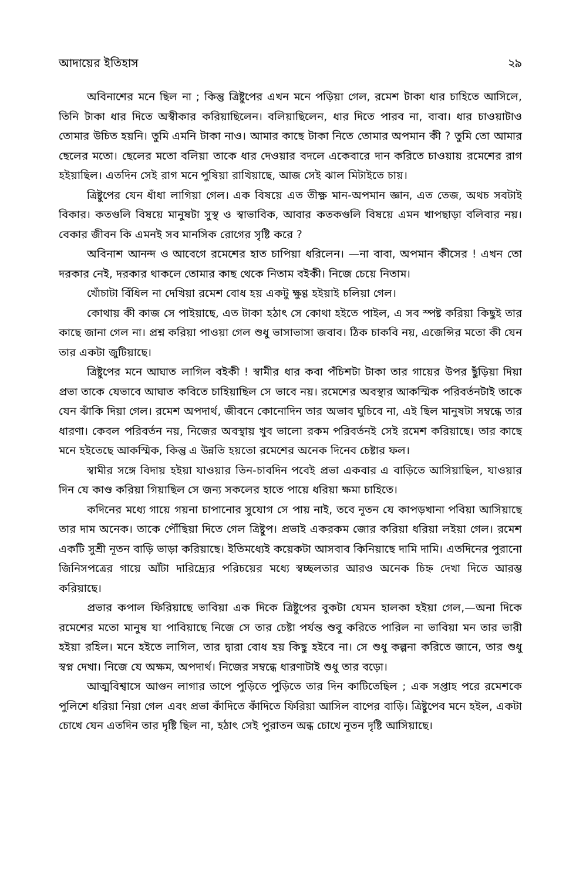আদায়ের ইতিহাস ২৯
অবিনাশের মনে ছিল না ; কিন্তু ত্রিষ্টুপের এখন মনে পড়িয়া গেল, রমেশ টাকা ধার চাহিতে আসিলে, তিনি টাকা ধার দিতে অস্বীকার করিয়াছিলেন। বলিয়াছিলেন, ধার দিতে পারব না, বাবা। ধার চাওয়াটাও তোমার উচিত হয়নি। তুমি এমনি টাকা নাও। আমার কাছে টাকা নিতে তোমার অপমান কী ? তুমি তো আমার ছেলের মতো। ছেলের মতো বলিয়া তাকে ধার দেওয়ার বদলে একেবারে দান করিতে চাওয়ায় রমেশের রাগ হইয়াছিল। এতদিন সেই রাগ মনে পুষিয়া রাখিয়াছে, আজ সেই ঝাল মিটাইতে চায়।
ত্রিষ্টুপের যেন ধাঁধা লাগিয়া গেল। এক বিষয়ে এত তীক্ষ্ণ মান-অপমান জ্ঞান, এত তেজ, অথচ সবটাই বিকার। কতগুলি বিষয়ে মানুষটা সুস্থ ও স্বাভাবিক, আবার কতকগুলি বিষয়ে এমন খাপছাড়া বলিবার নয়। বেকার জীবন কি এমনই সব মানসিক রোগের সৃষ্টি করে ?
অবিনাশ আনন্দ ও আবেগে রমেশের হাত চাপিয়া ধরিলেন। —না বাবা, অপমান কীসের ! এখন তো দরকার নেই, দরকার থাকলে তোমার কাছ থেকে নিতাম বইকী। নিজে চেয়ে নিতাম।
খোঁচাটা বিঁধিল না দেখিয়া রমেশ বোধ হয় একটু ক্ষুণ্ণ হইয়াই চলিয়া গেল।
কোথায় কী কাজ সে পাইয়াছে, এত টাকা হঠাৎ সে কোথা হইতে পাইল, এ সব স্পষ্ট করিয়া কিছুই তার কাছে জানা গেল না। প্রশ্ন করিয়া পাওয়া গেল শুধু ভাসাভাসা জবাব। ঠিক চাকবি নয়, এজেন্সির মতো কী যেন তার একটা জুটিয়াছে।
ত্রিষ্টুপের মনে আঘাত লাগিল বইকী ! স্বামীর ধার কবা পঁচিশটা টাকা তার গায়ের উপর ছুঁড়িয়া দিয়া প্রভা তাকে যেভাবে আঘাত কবিতে চাহিয়াছিল সে ভাবে নয়। রমেশের অবস্থার আকস্মিক পরিবর্তনটাই তাকে যেন ঝাঁকি দিয়া গেল। রমেশ অপদার্থ, জীবনে কোনোদিন তার অভাব ঘুচিবে না, এই ছিল মানুষটা সম্বন্ধে তার ধারণা। কেবল পরিবর্তন নয়, নিজের অবস্থায় খুব ভালো রকম পরিবর্তনই সেই রমেশ করিয়াছে। তার কাছে মনে হইতেছে আকস্মিক, কিন্তু এ উন্নতি হয়তো রমেশের অনেক দিনেব চেষ্টার ফল।
স্বামীর সঙ্গে বিদায় হইয়া যাওয়ার তিন-চাবদিন পবেই প্রভা একবার এ বাড়িতে আসিয়াছিল, যাওয়ার দিন যে কাণ্ড করিয়া গিয়াছিল সে জন্য সকলের হাতে পায়ে ধরিয়া ক্ষমা চাহিতে।
কদিনের মধ্যে গায়ে গয়না চাপানোর সুযোগ সে পায় নাই, তবে নূতন যে কাপড়খানা পবিয়া আসিয়াছে তার দাম অনেক। তাকে পৌঁছিয়া দিতে গেল ত্রিষ্টুপ। প্রভাই একরকম জোর করিয়া ধরিয়া লইয়া গেল। রমেশ একটি সুশ্রী নূতন বাড়ি ভাড়া করিয়াছে। ইতিমধ্যেই কয়েকটা আসবাব কিনিয়াছে দামি দামি। এতদিনের পুরানো জিনিসপত্রের গায়ে আঁটা দারিদ্র্যের পরিচয়ের মধ্যে স্বচ্ছলতার আরও অনেক চিহ্ন দেখা দিতে আরম্ভ করিয়াছে।
প্রভার কপাল ফিরিয়াছে ভাবিয়া এক দিকে ত্রিষ্টুপের বুকটা যেমন হালকা হইয়া গেল,—অনা দিকে রমেশের মতো মানুষ যা পাবিয়াছে নিজে সে তার চেষ্টা পর্যন্ত শুবু করিতে পারিল না ভাবিয়া মন তার ভারী হইয়া রহিল। মনে হইতে লাগিল, তার দ্বারা বোধ হয় কিছু হইবে না। সে শুধু কল্পনা করিতে জানে, তার শুধু স্বপ্ন দেখা। নিজে যে অক্ষম, অপদার্থ। নিজের সম্বন্ধে ধারণাটাই শুধু তার বড়ো।
আত্মবিশ্বাসে আগুন লাগার তাপে পুড়িতে পুড়িতে তার দিন কাটিতেছিল ; এক সপ্তাহ পরে রমেশকে পুলিশে ধরিয়া নিয়া গেল এবং প্রভা কাঁদিতে কাঁদিতে ফিরিয়া আসিল বাপের বাড়ি। ত্রিষ্টুপেব মনে হইল, একটা চোখে যেন এতদিন তার দৃষ্টি ছিল না, হঠাৎ সেই পুরাতন অন্ধ চোখে নূতন দৃষ্টি আসিয়াছে।